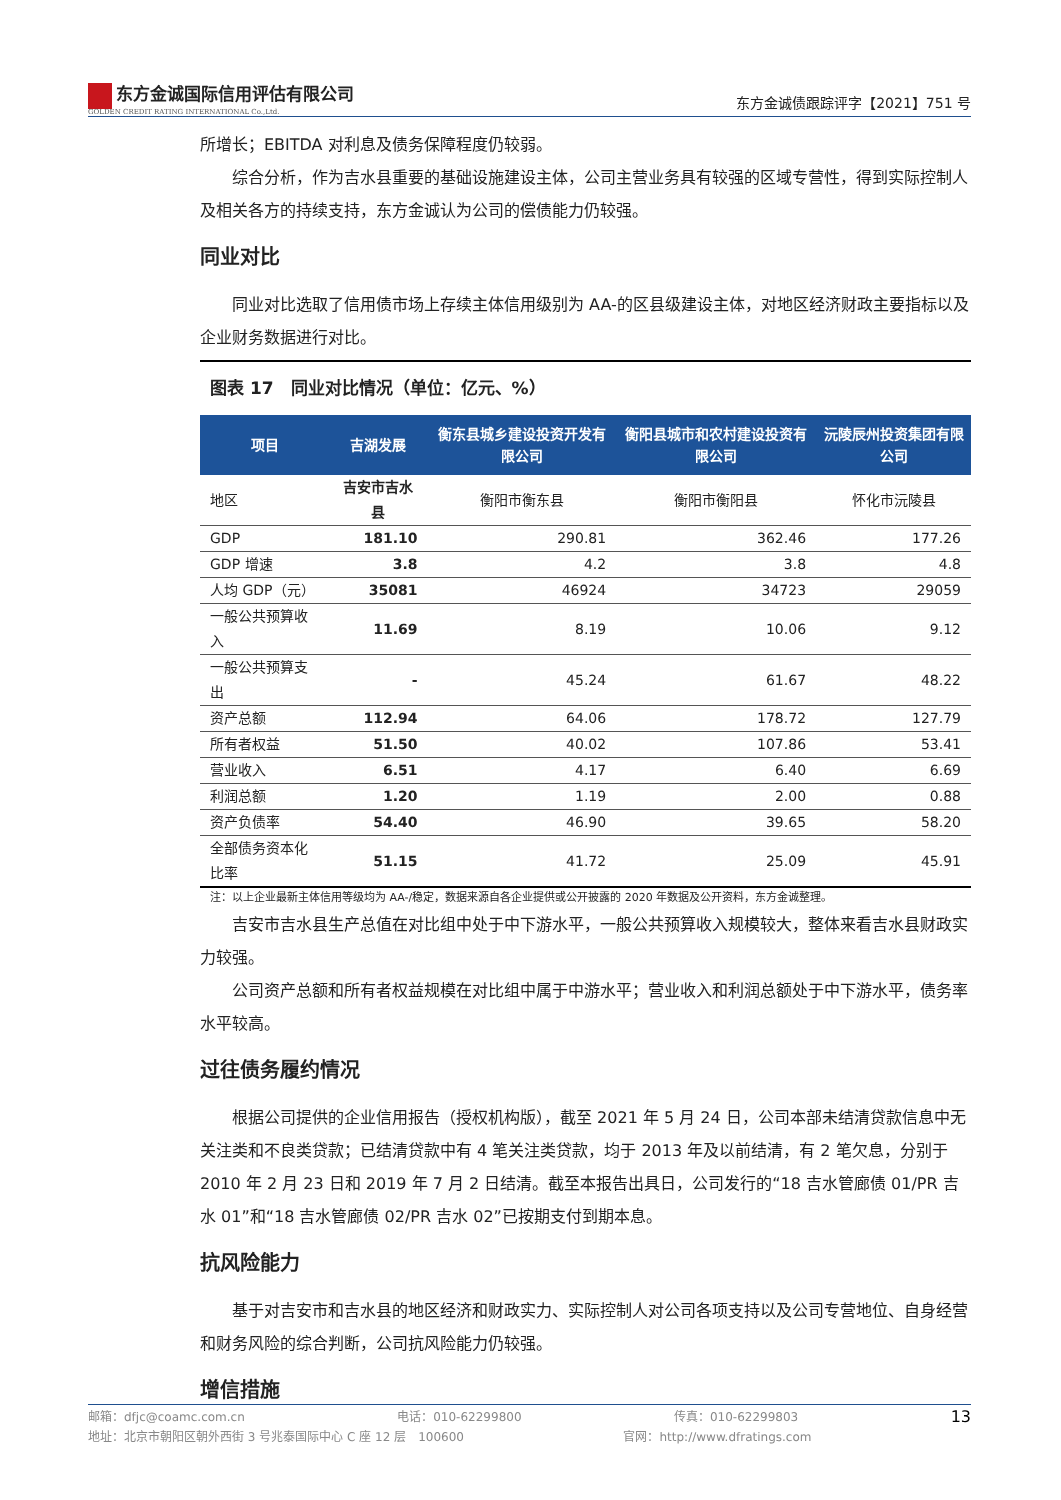东方金诚国际信用评估有限公司
GOLDEN CREDIT RATING INTERNATIONAL Co.,Ltd.
东方金诚债跟踪评字【2021】751 号
所增长；EBITDA 对利息及债务保障程度仍较弱。
综合分析，作为吉水县重要的基础设施建设主体，公司主营业务具有较强的区域专营性，得到实际控制人及相关各方的持续支持，东方金诚认为公司的偿债能力仍较强。
同业对比
同业对比选取了信用债市场上存续主体信用级别为 AA-的区县级建设主体，对地区经济财政主要指标以及企业财务数据进行对比。
图表 17　同业对比情况（单位：亿元、%）
| 项目 | 吉湖发展 | 衡东县城乡建设投资开发有限公司 | 衡阳县城市和农村建设投资有限公司 | 沅陵辰州投资集团有限公司 |
| --- | --- | --- | --- | --- |
| 地区 | 吉安市吉水县 | 衡阳市衡东县 | 衡阳市衡阳县 | 怀化市沅陵县 |
| GDP | 181.10 | 290.81 | 362.46 | 177.26 |
| GDP 增速 | 3.8 | 4.2 | 3.8 | 4.8 |
| 人均 GDP（元） | 35081 | 46924 | 34723 | 29059 |
| 一般公共预算收入 | 11.69 | 8.19 | 10.06 | 9.12 |
| 一般公共预算支出 | - | 45.24 | 61.67 | 48.22 |
| 资产总额 | 112.94 | 64.06 | 178.72 | 127.79 |
| 所有者权益 | 51.50 | 40.02 | 107.86 | 53.41 |
| 营业收入 | 6.51 | 4.17 | 6.40 | 6.69 |
| 利润总额 | 1.20 | 1.19 | 2.00 | 0.88 |
| 资产负债率 | 54.40 | 46.90 | 39.65 | 58.20 |
| 全部债务资本化比率 | 51.15 | 41.72 | 25.09 | 45.91 |
注：以上企业最新主体信用等级均为 AA-/稳定，数据来源自各企业提供或公开披露的 2020 年数据及公开资料，东方金诚整理。
吉安市吉水县生产总值在对比组中处于中下游水平，一般公共预算收入规模较大，整体来看吉水县财政实力较强。
公司资产总额和所有者权益规模在对比组中属于中游水平；营业收入和利润总额处于中下游水平，债务率水平较高。
过往债务履约情况
根据公司提供的企业信用报告（授权机构版），截至 2021 年 5 月 24 日，公司本部未结清贷款信息中无关注类和不良类贷款；已结清贷款中有 4 笔关注类贷款，均于 2013 年及以前结清，有 2 笔欠息，分别于 2010 年 2 月 23 日和 2019 年 7 月 2 日结清。截至本报告出具日，公司发行的“18 吉水管廊债 01/PR 吉水 01”和“18 吉水管廊债 02/PR 吉水 02”已按期支付到期本息。
抗风险能力
基于对吉安市和吉水县的地区经济和财政实力、实际控制人对公司各项支持以及公司专营地位、自身经营和财务风险的综合判断，公司抗风险能力仍较强。
增信措施
邮箱：dfjc@coamc.com.cn 电话：010-62299800 传真：010-62299803 13
地址：北京市朝阳区朝外西街 3 号兆泰国际中心 C 座 12 层　100600 官网：http://www.dfratings.com